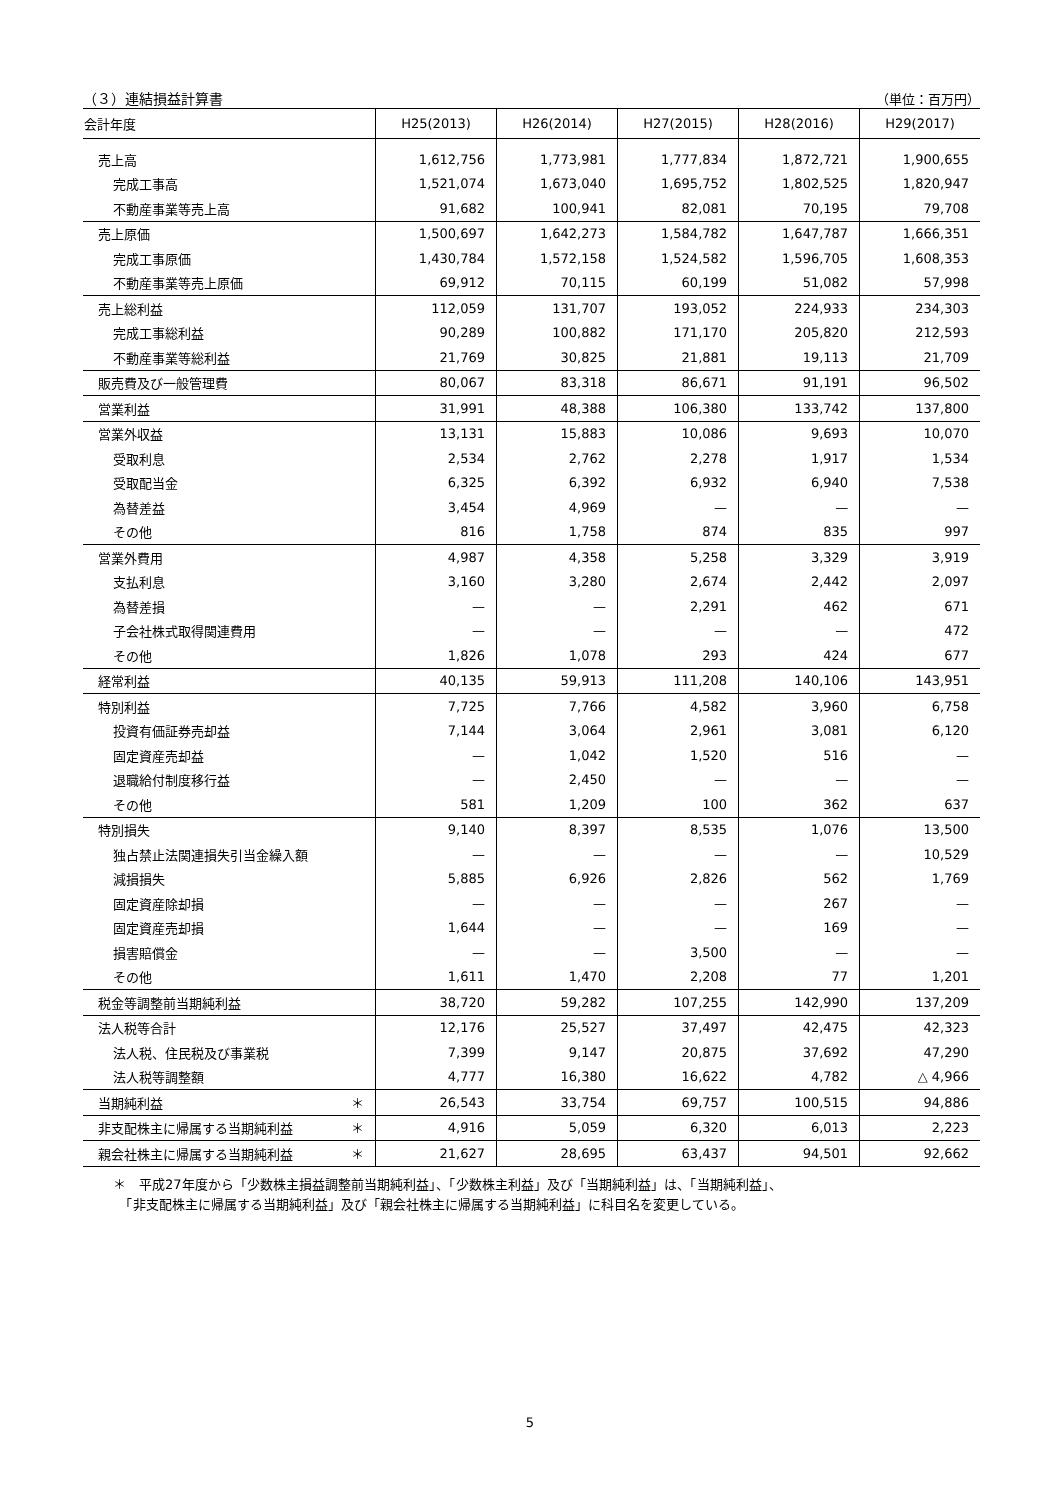（３）連結損益計算書 （単位：百万円）
| 会計年度 | H25(2013) | H26(2014) | H27(2015) | H28(2016) | H29(2017) |
| --- | --- | --- | --- | --- | --- |
| 売上高 | 1,612,756 | 1,773,981 | 1,777,834 | 1,872,721 | 1,900,655 |
| 完成工事高 | 1,521,074 | 1,673,040 | 1,695,752 | 1,802,525 | 1,820,947 |
| 不動産事業等売上高 | 91,682 | 100,941 | 82,081 | 70,195 | 79,708 |
| 売上原価 | 1,500,697 | 1,642,273 | 1,584,782 | 1,647,787 | 1,666,351 |
| 完成工事原価 | 1,430,784 | 1,572,158 | 1,524,582 | 1,596,705 | 1,608,353 |
| 不動産事業等売上原価 | 69,912 | 70,115 | 60,199 | 51,082 | 57,998 |
| 売上総利益 | 112,059 | 131,707 | 193,052 | 224,933 | 234,303 |
| 完成工事総利益 | 90,289 | 100,882 | 171,170 | 205,820 | 212,593 |
| 不動産事業等総利益 | 21,769 | 30,825 | 21,881 | 19,113 | 21,709 |
| 販売費及び一般管理費 | 80,067 | 83,318 | 86,671 | 91,191 | 96,502 |
| 営業利益 | 31,991 | 48,388 | 106,380 | 133,742 | 137,800 |
| 営業外収益 | 13,131 | 15,883 | 10,086 | 9,693 | 10,070 |
| 受取利息 | 2,534 | 2,762 | 2,278 | 1,917 | 1,534 |
| 受取配当金 | 6,325 | 6,392 | 6,932 | 6,940 | 7,538 |
| 為替差益 | 3,454 | 4,969 | — | — | — |
| その他 | 816 | 1,758 | 874 | 835 | 997 |
| 営業外費用 | 4,987 | 4,358 | 5,258 | 3,329 | 3,919 |
| 支払利息 | 3,160 | 3,280 | 2,674 | 2,442 | 2,097 |
| 為替差損 | — | — | 2,291 | 462 | 671 |
| 子会社株式取得関連費用 | — | — | — | — | 472 |
| その他 | 1,826 | 1,078 | 293 | 424 | 677 |
| 経常利益 | 40,135 | 59,913 | 111,208 | 140,106 | 143,951 |
| 特別利益 | 7,725 | 7,766 | 4,582 | 3,960 | 6,758 |
| 投資有価証券売却益 | 7,144 | 3,064 | 2,961 | 3,081 | 6,120 |
| 固定資産売却益 | — | 1,042 | 1,520 | 516 | — |
| 退職給付制度移行益 | — | 2,450 | — | — | — |
| その他 | 581 | 1,209 | 100 | 362 | 637 |
| 特別損失 | 9,140 | 8,397 | 8,535 | 1,076 | 13,500 |
| 独占禁止法関連損失引当金繰入額 | — | — | — | — | 10,529 |
| 減損損失 | 5,885 | 6,926 | 2,826 | 562 | 1,769 |
| 固定資産除却損 | — | — | — | 267 | — |
| 固定資産売却損 | 1,644 | — | — | 169 | — |
| 損害賠償金 | — | — | 3,500 | — | — |
| その他 | 1,611 | 1,470 | 2,208 | 77 | 1,201 |
| 税金等調整前当期純利益 | 38,720 | 59,282 | 107,255 | 142,990 | 137,209 |
| 法人税等合計 | 12,176 | 25,527 | 37,497 | 42,475 | 42,323 |
| 法人税、住民税及び事業税 | 7,399 | 9,147 | 20,875 | 37,692 | 47,290 |
| 法人税等調整額 | 4,777 | 16,380 | 16,622 | 4,782 | △ 4,966 |
| 当期純利益 ＊ | 26,543 | 33,754 | 69,757 | 100,515 | 94,886 |
| 非支配株主に帰属する当期純利益 ＊ | 4,916 | 5,059 | 6,320 | 6,013 | 2,223 |
| 親会社株主に帰属する当期純利益 ＊ | 21,627 | 28,695 | 63,437 | 94,501 | 92,662 |
＊　平成27年度から「少数株主損益調整前当期純利益」、「少数株主利益」及び「当期純利益」は、「当期純利益」、
　「非支配株主に帰属する当期純利益」及び「親会社株主に帰属する当期純利益」に科目名を変更している。
5